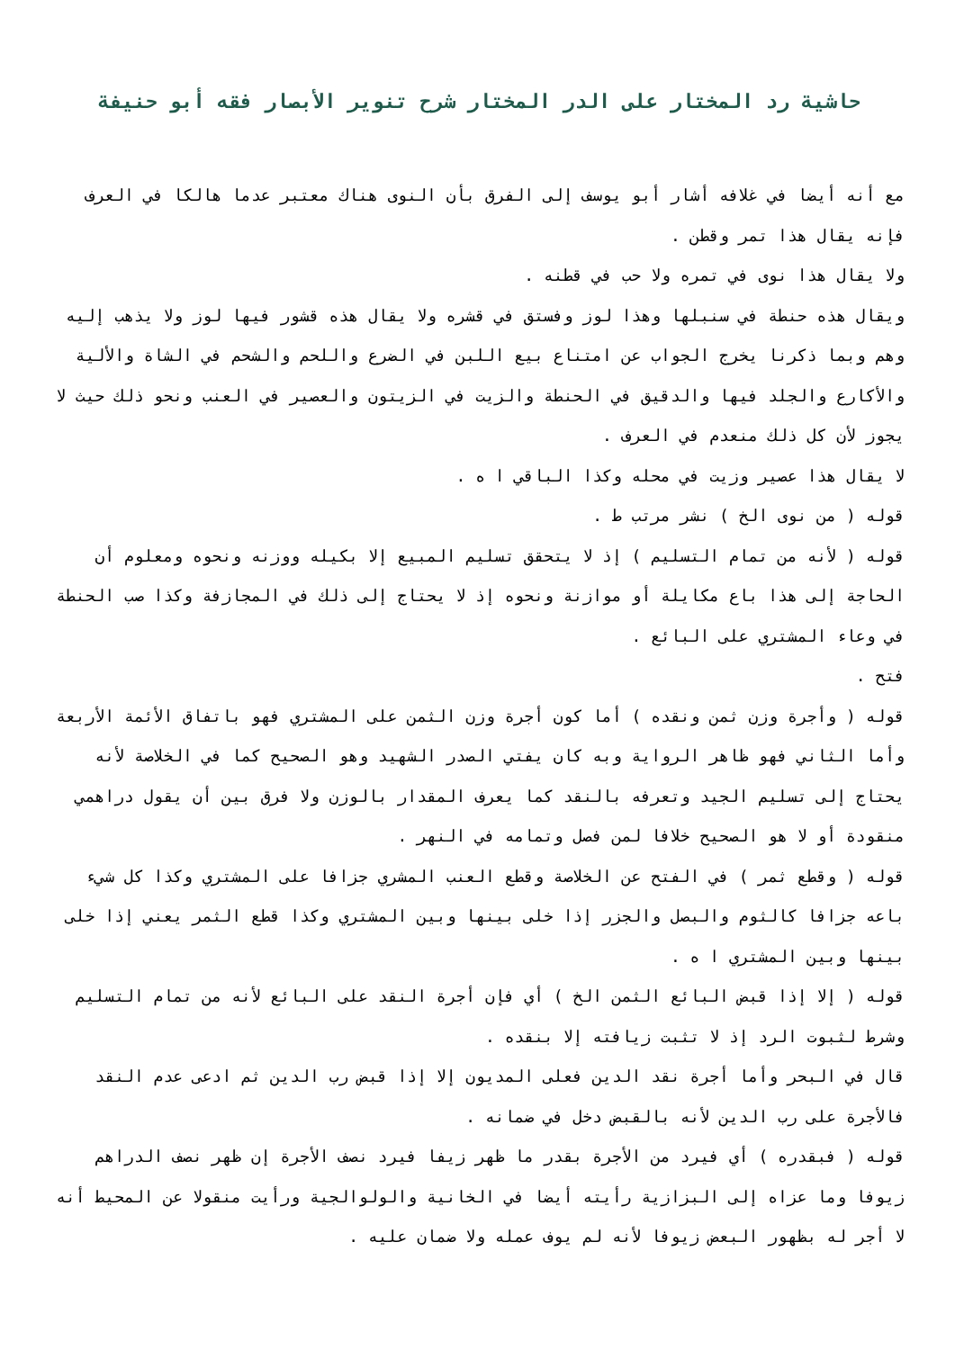حاشية رد المختار على الدر المختار شرح تنوير الأبصار فقه أبو حنيفة
مع أنه أيضا في غلافه أشار أبو يوسف إلى الفرق بأن النوى هناك معتبر عدما هالكا في العرف فإنه يقال هذا تمر وقطن .
ولا يقال هذا نوى في تمره ولا حب في قطنه .
ويقال هذه حنطة في سنبلها وهذا لوز وفستق في قشره ولا يقال هذه قشور فيها لوز ولا يذهب إليه وهم وبما ذكرنا يخرج الجواب عن امتناع بيع اللبن في الضرع واللحم والشحم في الشاة والألية والأكارع والجلد فيها والدقيق في الحنطة والزيت في الزيتون والعصير في العنب ونحو ذلك حيث لا يجوز لأن كل ذلك منعدم في العرف .
لا يقال هذا عصير وزيت في محله وكذا الباقي ا ه .
قوله ( من نوى الخ ) نشر مرتب ط .
قوله ( لأنه من تمام التسليم ) إذ لا يتحقق تسليم المبيع إلا بكيله ووزنه ونحوه ومعلوم أن الحاجة إلى هذا باع مكايلة أو موازنة ونحوه إذ لا يحتاج إلى ذلك في المجازفة وكذا صب الحنطة في وعاء المشتري على البائع .
فتح .
قوله ( وأجرة وزن ثمن ونقده ) أما كون أجرة وزن الثمن على المشتري فهو باتفاق الأئمة الأربعة وأما الثاني فهو ظاهر الرواية وبه كان يفتي الصدر الشهيد وهو الصحيح كما في الخلاصة لأنه يحتاج إلى تسليم الجيد وتعرفه بالنقد كما يعرف المقدار بالوزن ولا فرق بين أن يقول دراهمي منقودة أو لا هو الصحيح خلافا لمن فصل وتمامه في النهر .
قوله ( وقطع ثمر ) في الفتح عن الخلاصة وقطع العنب المشري جزافا على المشتري وكذا كل شيء باعه جزافا كالثوم والبصل والجزر إذا خلى بينها وبين المشتري وكذا قطع الثمر يعني إذا خلى بينها وبين المشتري ا ه .
قوله ( إلا إذا قبض البائع الثمن الخ ) أي فإن أجرة النقد على البائع لأنه من تمام التسليم وشرط لثبوت الرد إذ لا تثبت زيافته إلا بنقده .
قال في البحر وأما أجرة نقد الدين فعلى المديون إلا إذا قبض رب الدين ثم ادعى عدم النقد فالأجرة على رب الدين لأنه بالقبض دخل في ضمانه .
قوله ( فبقدره ) أي فيرد من الأجرة بقدر ما ظهر زيفا فيرد نصف الأجرة إن ظهر نصف الدراهم زيوفا وما عزاه إلى البزازية رأيته أيضا في الخانية والولوالجية ورأيت منقولا عن المحيط أنه لا أجر له بظهور البعض زيوفا لأنه لم يوف عمله ولا ضمان عليه .